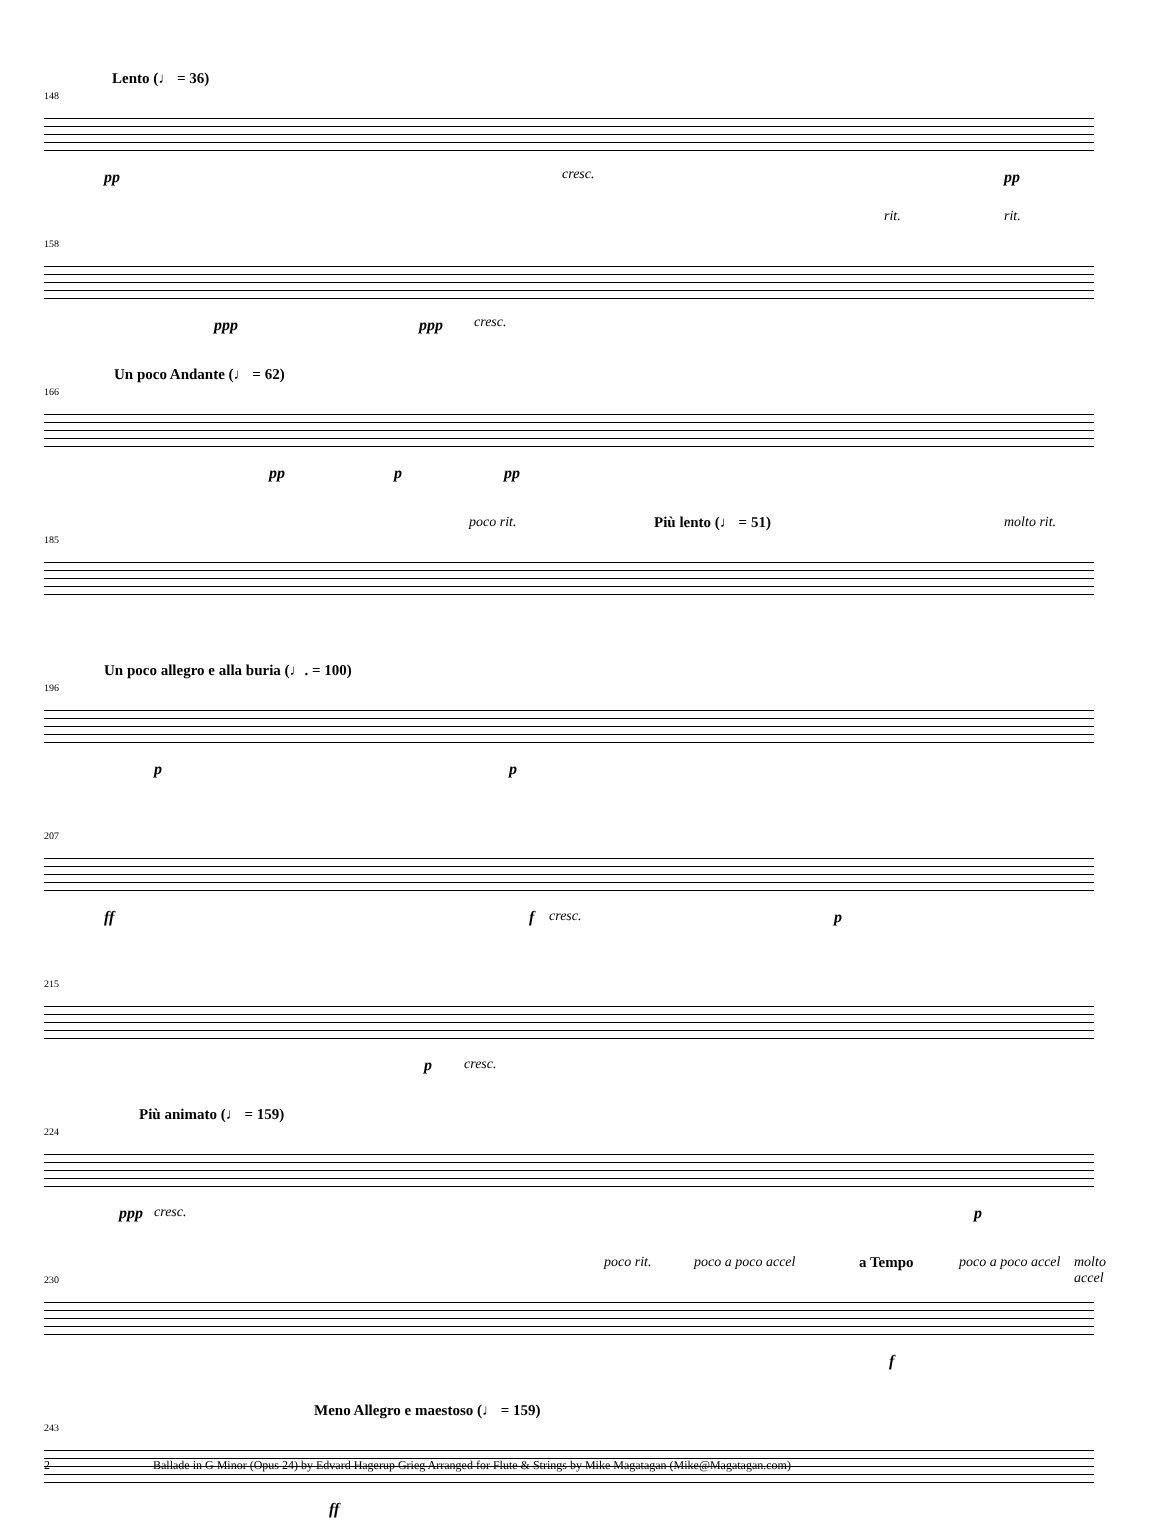Lento (♩ = 36)
148
pp cresc. pp
rit. rit.
158
ppp ppp cresc.
Un poco Andante (♩ = 62)
166
pp p pp
poco rit. Più lento (♩ = 51) molto rit.
185
Un poco allegro e alla buria (♩. = 100)
196
p p
207
ff f cresc. p
215
p cresc.
Più animato (♩ = 159)
224
ppp cresc. p
poco rit. poco a poco accel a Tempo poco a poco accel molto accel
230
f
Meno Allegro e maestoso (♩ = 159)
243
ff
2 Ballade in G Minor (Opus 24) by Edvard Hagerup Grieg Arranged for Flute & Strings by Mike Magatagan (Mike@Magatagan.com)